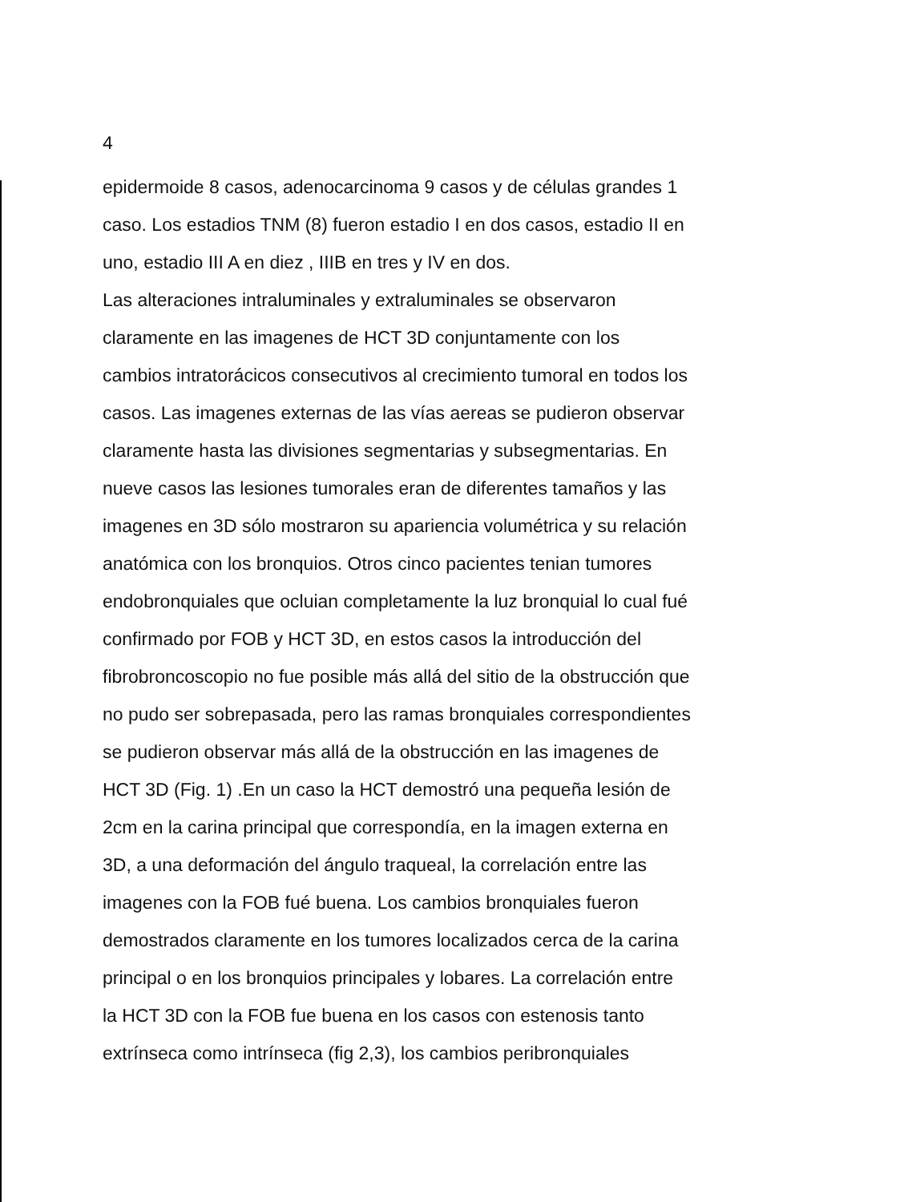4
epidermoide 8 casos, adenocarcinoma 9 casos y de células grandes 1
caso. Los estadios TNM (8) fueron estadio I en dos casos, estadio II en
uno, estadio III A en diez , IIIB en tres y IV en dos.
Las alteraciones intraluminales y extraluminales se observaron
claramente en las imagenes de HCT 3D conjuntamente con los
cambios intratorácicos consecutivos al crecimiento tumoral en todos los
casos. Las imagenes externas de las vías aereas se pudieron observar
claramente hasta las divisiones segmentarias y subsegmentarias. En
nueve casos las lesiones tumorales eran de diferentes tamaños y las
imagenes en 3D sólo mostraron su apariencia volumétrica y su relación
anatómica con los bronquios. Otros cinco pacientes tenian tumores
endobronquiales que ocluian completamente la luz bronquial lo cual fué
confirmado por FOB y HCT 3D, en estos casos la introducción del
fibrobroncoscopio no fue posible más allá del sitio de la obstrucción que
no pudo ser sobrepasada, pero las ramas bronquiales correspondientes
se pudieron observar más allá de la obstrucción en las imagenes de
HCT 3D (Fig. 1) .En un caso la HCT demostró una pequeña lesión de
2cm en la carina principal que correspondía, en la imagen externa en
3D, a una deformación del ángulo traqueal, la correlación entre las
imagenes con la FOB fué buena. Los cambios bronquiales fueron
demostrados claramente en los tumores localizados cerca de la carina
principal o en los bronquios principales y lobares. La correlación entre
la HCT 3D con la FOB fue buena en los casos con estenosis tanto
extrínseca como intrínseca (fig 2,3), los cambios peribronquiales